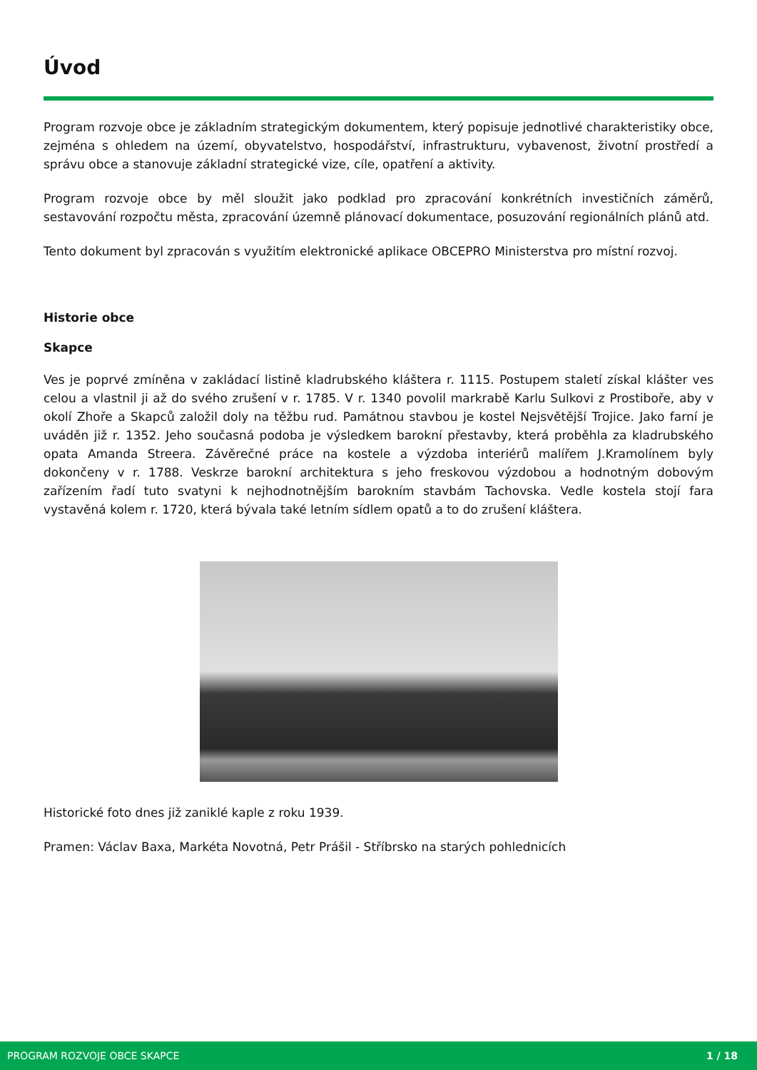Úvod
Program rozvoje obce je základním strategickým dokumentem, který popisuje jednotlivé charakteristiky obce, zejména s ohledem na území, obyvatelstvo, hospodářství, infrastrukturu, vybavenost, životní prostředí a správu obce a stanovuje základní strategické vize, cíle, opatření a aktivity.
Program rozvoje obce by měl sloužit jako podklad pro zpracování konkrétních investičních záměrů, sestavování rozpočtu města, zpracování územně plánovací dokumentace, posuzování regionálních plánů atd.
Tento dokument byl zpracován s využitím elektronické aplikace OBCEPRO Ministerstva pro místní rozvoj.
Historie obce
Skapce
Ves je poprvé zmíněna v zakládací listině kladrubského kláštera r. 1115. Postupem staletí získal klášter ves celou a vlastnil ji až do svého zrušení v r. 1785. V r. 1340 povolil markrabě Karlu Sulkovi z Prostiboře, aby v okolí Zhoře a Skapců založil doly na těžbu rud. Památnou stavbou je kostel Nejsvětější Trojice. Jako farní je uváděn již r. 1352. Jeho současná podoba je výsledkem barokní přestavby, která proběhla za kladrubského opata Amanda Streera. Závěrečné práce na kostele a výzdoba interiérů malířem J.Kramolínem byly dokončeny v r. 1788. Veskrze barokní architektura s jeho freskovou výzdobou a hodnotným dobovým zařízením řadí tuto svatyni k nejhodnotnějším barokním stavbám Tachovska. Vedle kostela stojí fara vystavěná kolem r. 1720, která bývala také letním sídlem opatů a to do zrušení kláštera.
Historické foto dnes již zaniklé kaple z roku 1939.
Pramen: Václav Baxa, Markéta Novotná, Petr Prášil - Stříbrsko na starých pohlednicích
PROGRAM ROZVOJE OBCE SKAPCE 1 / 18